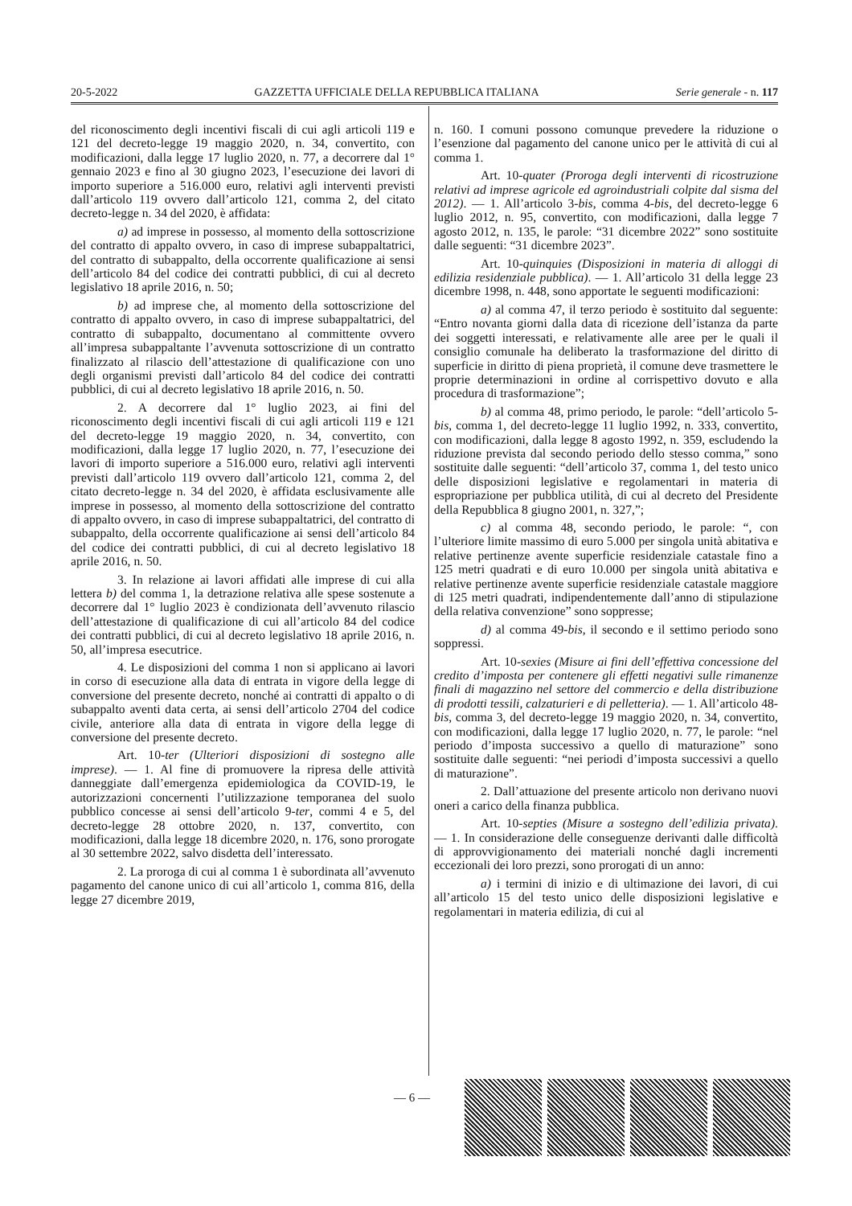20-5-2022 GAZZETTA UFFICIALE DELLA REPUBBLICA ITALIANA Serie generale - n. 117
del riconoscimento degli incentivi fiscali di cui agli articoli 119 e 121 del decreto-legge 19 maggio 2020, n. 34, convertito, con modificazioni, dalla legge 17 luglio 2020, n. 77, a decorrere dal 1° gennaio 2023 e fino al 30 giugno 2023, l’esecuzione dei lavori di importo superiore a 516.000 euro, relativi agli interventi previsti dall’articolo 119 ovvero dall’articolo 121, comma 2, del citato decreto-legge n. 34 del 2020, è affidata:
a) ad imprese in possesso, al momento della sottoscrizione del contratto di appalto ovvero, in caso di imprese subappaltatrici, del contratto di subappalto, della occorrente qualificazione ai sensi dell’articolo 84 del codice dei contratti pubblici, di cui al decreto legislativo 18 aprile 2016, n. 50;
b) ad imprese che, al momento della sottoscrizione del contratto di appalto ovvero, in caso di imprese subappaltatrici, del contratto di subappalto, documentano al committente ovvero all’impresa subappaltante l’avvenuta sottoscrizione di un contratto finalizzato al rilascio dell’attestazione di qualificazione con uno degli organismi previsti dall’articolo 84 del codice dei contratti pubblici, di cui al decreto legislativo 18 aprile 2016, n. 50.
2. A decorrere dal 1° luglio 2023, ai fini del riconoscimento degli incentivi fiscali di cui agli articoli 119 e 121 del decreto-legge 19 maggio 2020, n. 34, convertito, con modificazioni, dalla legge 17 luglio 2020, n. 77, l’esecuzione dei lavori di importo superiore a 516.000 euro, relativi agli interventi previsti dall’articolo 119 ovvero dall’articolo 121, comma 2, del citato decreto-legge n. 34 del 2020, è affidata esclusivamente alle imprese in possesso, al momento della sottoscrizione del contratto di appalto ovvero, in caso di imprese subappaltatrici, del contratto di subappalto, della occorrente qualificazione ai sensi dell’articolo 84 del codice dei contratti pubblici, di cui al decreto legislativo 18 aprile 2016, n. 50.
3. In relazione ai lavori affidati alle imprese di cui alla lettera b) del comma 1, la detrazione relativa alle spese sostenute a decorrere dal 1° luglio 2023 è condizionata dell’avvenuto rilascio dell’attestazione di qualificazione di cui all’articolo 84 del codice dei contratti pubblici, di cui al decreto legislativo 18 aprile 2016, n. 50, all’impresa esecutrice.
4. Le disposizioni del comma 1 non si applicano ai lavori in corso di esecuzione alla data di entrata in vigore della legge di conversione del presente decreto, nonché ai contratti di appalto o di subappalto aventi data certa, ai sensi dell’articolo 2704 del codice civile, anteriore alla data di entrata in vigore della legge di conversione del presente decreto.
Art. 10-ter (Ulteriori disposizioni di sostegno alle imprese). — 1. Al fine di promuovere la ripresa delle attività danneggiate dall’emergenza epidemiologica da COVID-19, le autorizzazioni concernenti l’utilizzazione temporanea del suolo pubblico concesse ai sensi dell’articolo 9-ter, commi 4 e 5, del decreto-legge 28 ottobre 2020, n. 137, convertito, con modificazioni, dalla legge 18 dicembre 2020, n. 176, sono prorogate al 30 settembre 2022, salvo disdetta dell’interessato.
2. La proroga di cui al comma 1 è subordinata all’avvenuto pagamento del canone unico di cui all’articolo 1, comma 816, della legge 27 dicembre 2019,
n. 160. I comuni possono comunque prevedere la riduzione o l’esenzione dal pagamento del canone unico per le attività di cui al comma 1.
Art. 10-quater (Proroga degli interventi di ricostruzione relativi ad imprese agricole ed agroindustriali colpite dal sisma del 2012). — 1. All’articolo 3-bis, comma 4-bis, del decreto-legge 6 luglio 2012, n. 95, convertito, con modificazioni, dalla legge 7 agosto 2012, n. 135, le parole: “31 dicembre 2022” sono sostituite dalle seguenti: “31 dicembre 2023”.
Art. 10-quinquies (Disposizioni in materia di alloggi di edilizia residenziale pubblica). — 1. All’articolo 31 della legge 23 dicembre 1998, n. 448, sono apportate le seguenti modificazioni:
a) al comma 47, il terzo periodo è sostituito dal seguente: “Entro novanta giorni dalla data di ricezione dell’istanza da parte dei soggetti interessati, e relativamente alle aree per le quali il consiglio comunale ha deliberato la trasformazione del diritto di superficie in diritto di piena proprietà, il comune deve trasmettere le proprie determinazioni in ordine al corrispettivo dovuto e alla procedura di trasformazione”;
b) al comma 48, primo periodo, le parole: “dell’articolo 5-bis, comma 1, del decreto-legge 11 luglio 1992, n. 333, convertito, con modificazioni, dalla legge 8 agosto 1992, n. 359, escludendo la riduzione prevista dal secondo periodo dello stesso comma,” sono sostituite dalle seguenti: “dell’articolo 37, comma 1, del testo unico delle disposizioni legislative e regolamentari in materia di espropriazione per pubblica utilità, di cui al decreto del Presidente della Repubblica 8 giugno 2001, n. 327,”;
c) al comma 48, secondo periodo, le parole: “, con l’ulteriore limite massimo di euro 5.000 per singola unità abitativa e relative pertinenze avente superficie residenziale catastale fino a 125 metri quadrati e di euro 10.000 per singola unità abitativa e relative pertinenze avente superficie residenziale catastale maggiore di 125 metri quadrati, indipendentemente dall’anno di stipulazione della relativa convenzione” sono soppresse;
d) al comma 49-bis, il secondo e il settimo periodo sono soppressi.
Art. 10-sexies (Misure ai fini dell’effettiva concessione del credito d’imposta per contenere gli effetti negativi sulle rimanenze finali di magazzino nel settore del commercio e della distribuzione di prodotti tessili, calzaturieri e di pelletteria). — 1. All’articolo 48-bis, comma 3, del decreto-legge 19 maggio 2020, n. 34, convertito, con modificazioni, dalla legge 17 luglio 2020, n. 77, le parole: “nel periodo d’imposta successivo a quello di maturazione” sono sostituite dalle seguenti: “nei periodi d’imposta successivi a quello di maturazione”.
2. Dall’attuazione del presente articolo non derivano nuovi oneri a carico della finanza pubblica.
Art. 10-septies (Misure a sostegno dell’edilizia privata). — 1. In considerazione delle conseguenze derivanti dalle difficoltà di approvvigionamento dei materiali nonché dagli incrementi eccezionali dei loro prezzi, sono prorogati di un anno:
a) i termini di inizio e di ultimazione dei lavori, di cui all’articolo 15 del testo unico delle disposizioni legislative e regolamentari in materia edilizia, di cui al
— 6 —